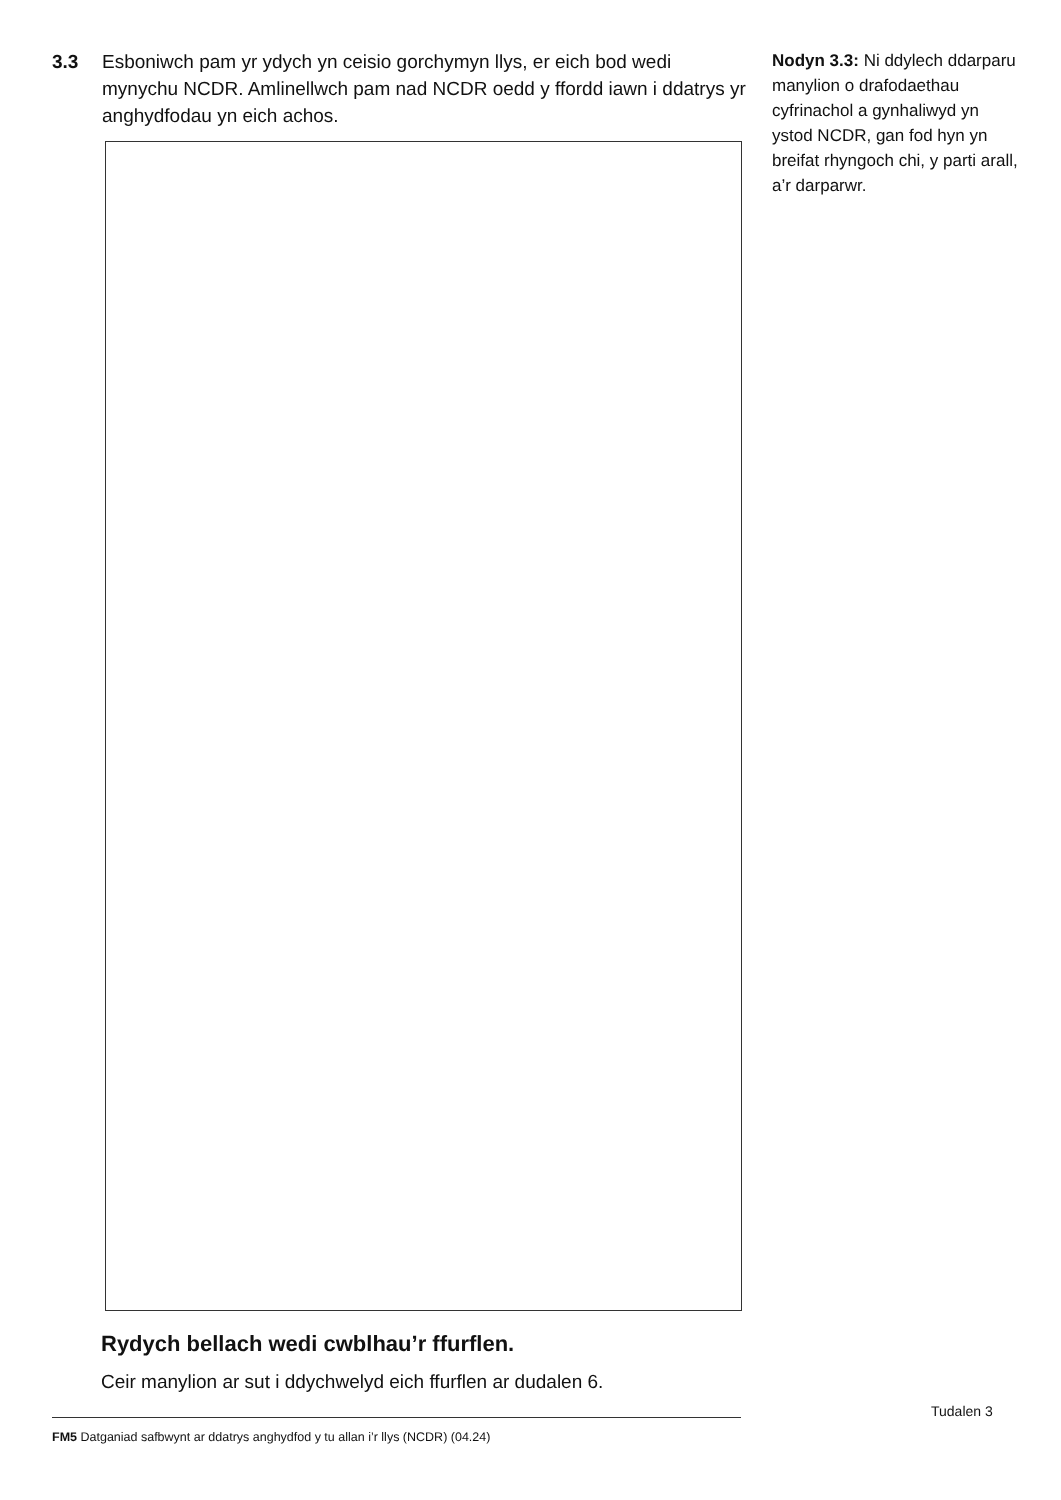3.3 Esboniwch pam yr ydych yn ceisio gorchymyn llys, er eich bod wedi mynychu NCDR. Amlinellwch pam nad NCDR oedd y ffordd iawn i ddatrys yr anghydfodau yn eich achos.
Nodyn 3.3: Ni ddylech ddarparu manylion o drafodaethau cyfrinachol a gynhaliwyd yn ystod NCDR, gan fod hyn yn breifat rhyngoch chi, y parti arall, a’r darparwr.
Rydych bellach wedi cwblhau’r ffurflen.
Ceir manylion ar sut i ddychwelyd eich ffurflen ar dudalen 6.
FM5 Datganiad safbwynt ar ddatrys anghydfod y tu allan i’r llys (NCDR) (04.24)
Tudalen 3